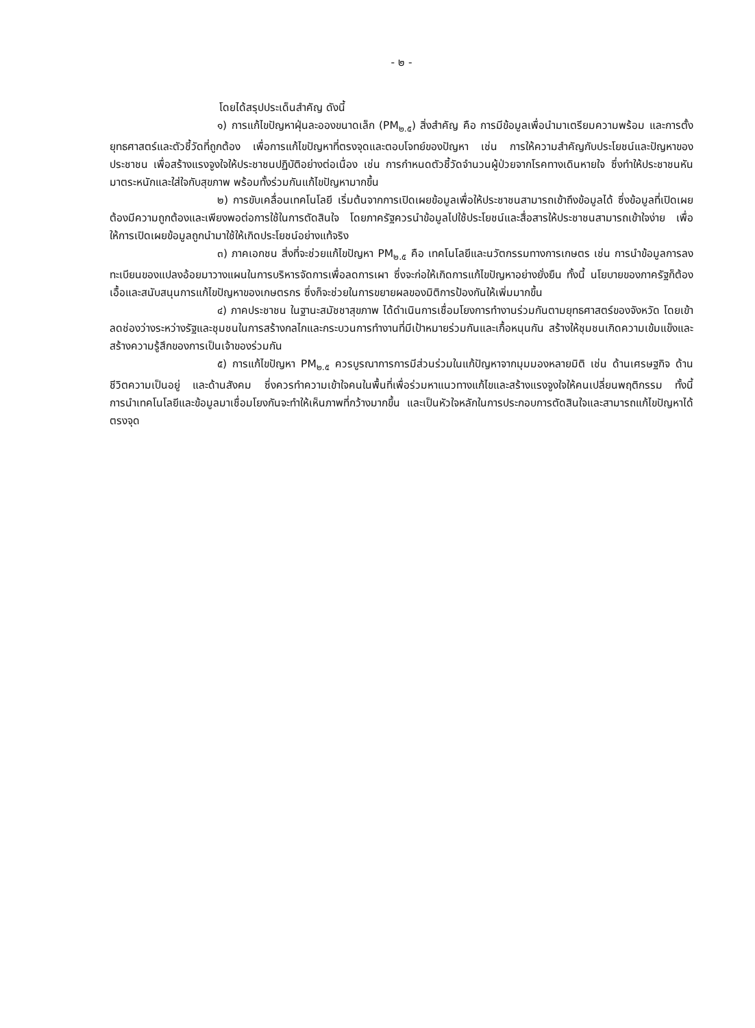- ๒ -
โดยได้สรุปประเด็นสำคัญ ดังนี้
๑) การแก้ไขปัญหาฝุ่นละอองขนาดเล็ก (PM<sub>๒.๕</sub>) สิ่งสำคัญ คือ การมีข้อมูลเพื่อนำมาเตรียมความพร้อม และการตั้งยุทธศาสตร์และตัวชี้วัดที่ถูกต้อง เพื่อการแก้ไขปัญหาที่ตรงจุดและตอบโจทย์ของปัญหา เช่น การให้ความสำคัญกับประโยชน์และปัญหาของประชาชน เพื่อสร้างแรงจูงใจให้ประชาชนปฏิบัติอย่างต่อเนื่อง เช่น การกำหนดตัวชี้วัดจำนวนผู้ป่วยจากโรคทางเดินหายใจ ซึ่งทำให้ประชาชนหันมาตระหนักและใส่ใจกับสุขภาพ พร้อมทั้งร่วมกันแก้ไขปัญหามากขึ้น
๒) การขับเคลื่อนเทคโนโลยี เริ่มต้นจากการเปิดเผยข้อมูลเพื่อให้ประชาชนสามารถเข้าถึงข้อมูลได้ ซึ่งข้อมูลที่เปิดเผยต้องมีความถูกต้องและเพียงพอต่อการใช้ในการตัดสินใจ โดยภาครัฐควรนำข้อมูลไปใช้ประโยชน์และสื่อสารให้ประชาชนสามารถเข้าใจง่าย เพื่อให้การเปิดเผยข้อมูลถูกนำมาใช้ให้เกิดประโยชน์อย่างแท้จริง
๓) ภาคเอกชน สิ่งที่จะช่วยแก้ไขปัญหา PM<sub>๒.๕</sub> คือ เทคโนโลยีและนวัตกรรมทางการเกษตร เช่น การนำข้อมูลการลงทะเบียนของแปลงอ้อยมาวางแผนในการบริหารจัดการเพื่อลดการเผา ซึ่งจะก่อให้เกิดการแก้ไขปัญหาอย่างยั่งยืน ทั้งนี้ นโยบายของภาครัฐก็ต้องเอื้อและสนับสนุนการแก้ไขปัญหาของเกษตรกร ซึ่งก็จะช่วยในการขยายผลของมิติการป้องกันให้เพิ่มมากขึ้น
๔) ภาคประชาชน ในฐานะสมัชชาสุขภาพ ได้ดำเนินการเชื่อมโยงการทำงานร่วมกันตามยุทธศาสตร์ของจังหวัด โดยเข้าลดช่องว่างระหว่างรัฐและชุมชนในการสร้างกลไกและกระบวนการทำงานที่มีเป้าหมายร่วมกันและเกื้อหนุนกัน สร้างให้ชุมชนเกิดความเข้มแข็งและสร้างความรู้สึกของการเป็นเจ้าของร่วมกัน
๕) การแก้ไขปัญหา PM<sub>๒.๕</sub> ควรบูรณาการการมีส่วนร่วมในแก้ปัญหาจากมุมมองหลายมิติ เช่น ด้านเศรษฐกิจ ด้านชีวิตความเป็นอยู่ และด้านสังคม ซึ่งควรทำความเข้าใจคนในพื้นที่เพื่อร่วมหาแนวทางแก้ไขและสร้างแรงจูงใจให้คนเปลี่ยนพฤติกรรม ทั้งนี้ การนำเทคโนโลยีและข้อมูลมาเชื่อมโยงกันจะทำให้เห็นภาพที่กว้างมากขึ้น และเป็นหัวใจหลักในการประกอบการตัดสินใจและสามารถแก้ไขปัญหาได้ตรงจุด